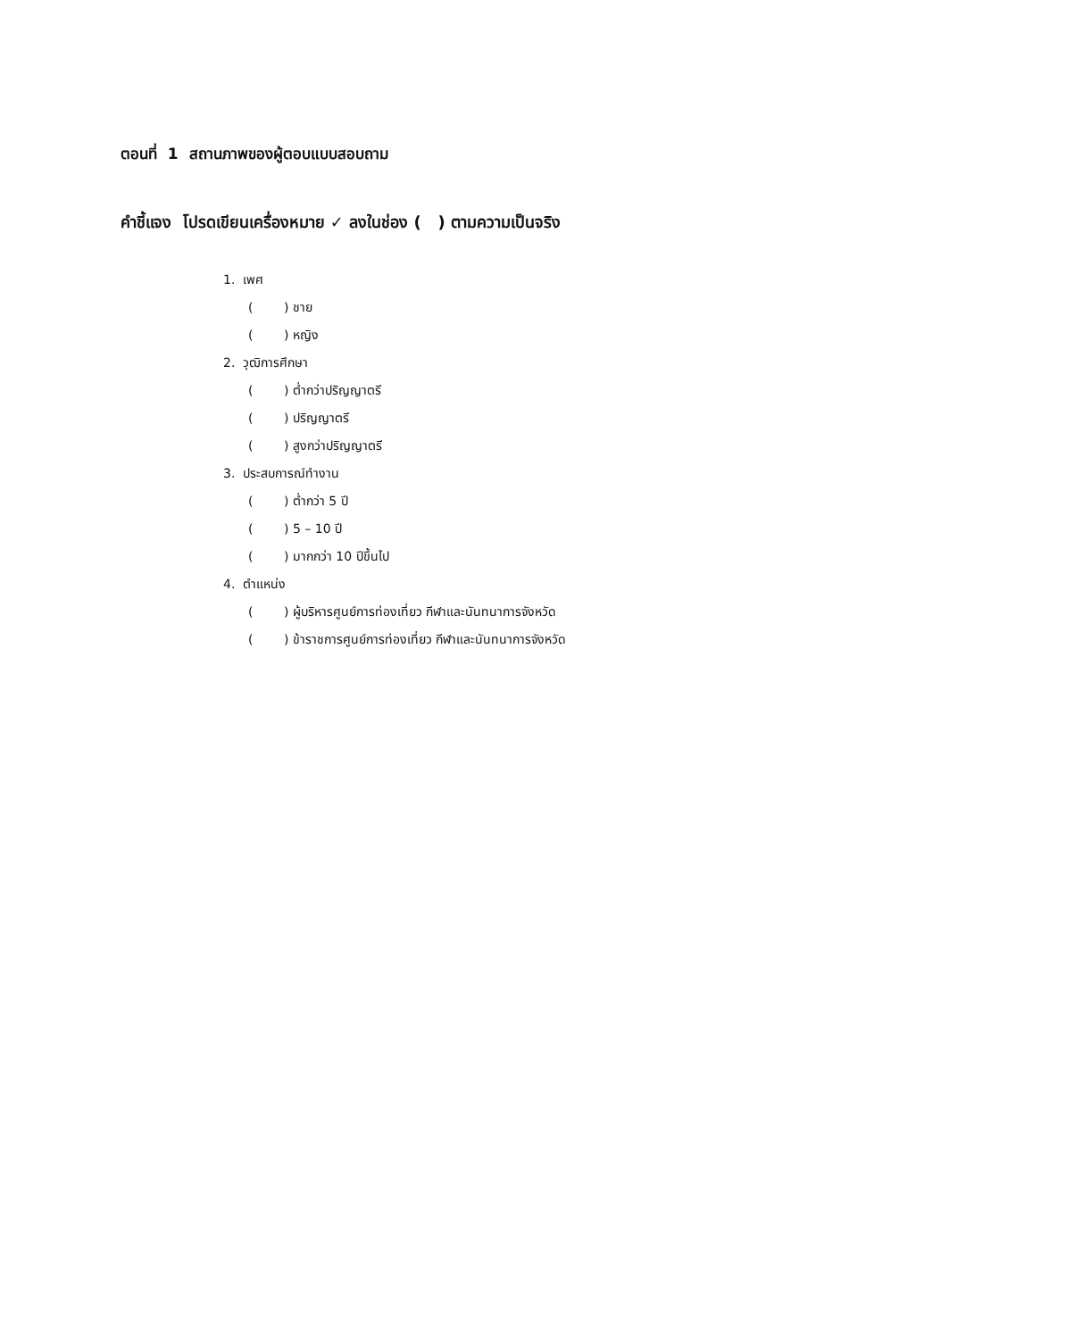ตอนที่ 1 สถานภาพของผู้ตอบแบบสอบถาม
คำชี้แจง โปรดเขียนเครื่องหมาย ✓ ลงในช่อง ( ) ตามความเป็นจริง
1. เพศ
( ) ชาย
( ) หญิง
2. วุฒิการศึกษา
( ) ต่ำกว่าปริญญาตรี
( ) ปริญญาตรี
( ) สูงกว่าปริญญาตรี
3. ประสบการณ์ทำงาน
( ) ต่ำกว่า 5 ปี
( ) 5 – 10 ปี
( ) มากกว่า 10 ปีขึ้นไป
4. ตำแหน่ง
( ) ผู้บริหารศูนย์การท่องเที่ยว กีฬาและนันทนาการจังหวัด
( ) ข้าราชการศูนย์การท่องเที่ยว กีฬาและนันทนาการจังหวัด